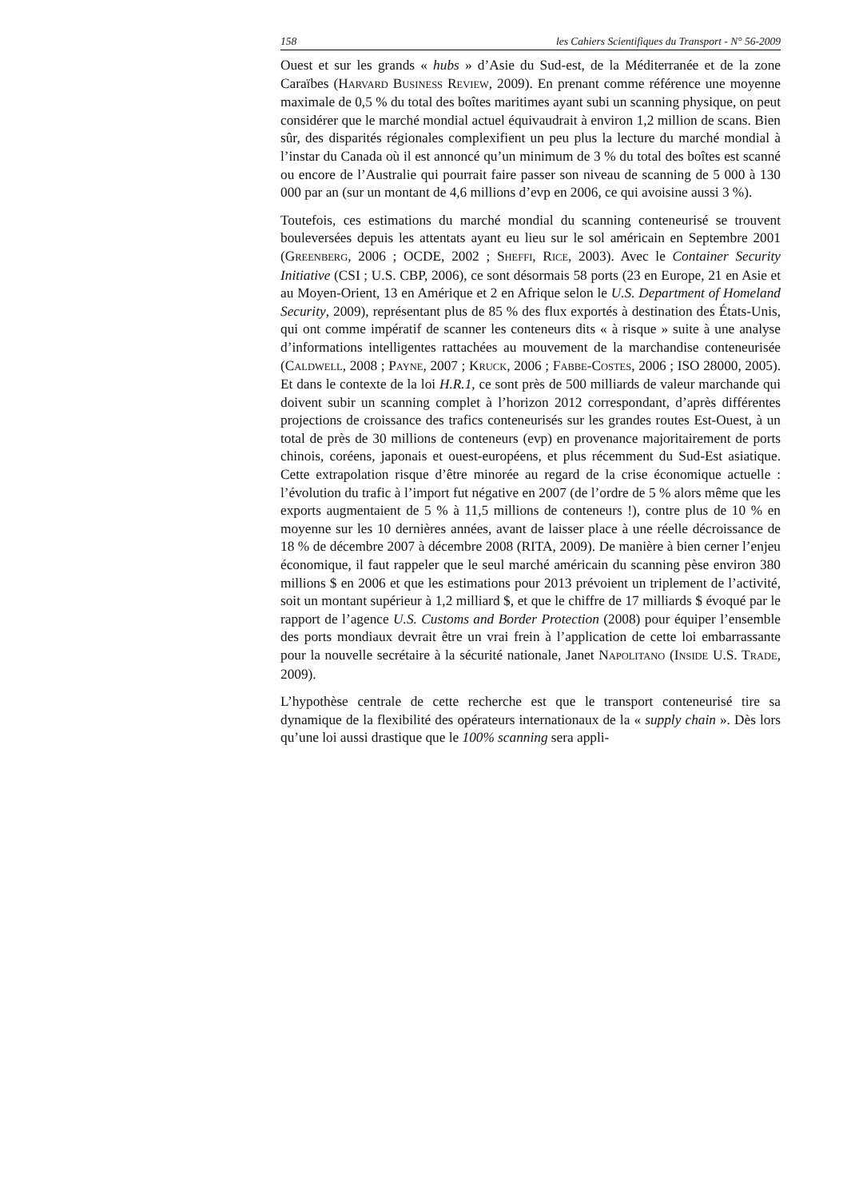158 les Cahiers Scientifiques du Transport - N° 56-2009
Ouest et sur les grands « hubs » d’Asie du Sud-est, de la Méditerranée et de la zone Caraïbes (HARVARD BUSINESS REVIEW, 2009). En prenant comme référence une moyenne maximale de 0,5 % du total des boîtes maritimes ayant subi un scanning physique, on peut considérer que le marché mondial actuel équivaudrait à environ 1,2 million de scans. Bien sûr, des disparités régionales complexifient un peu plus la lecture du marché mondial à l’instar du Canada où il est annoncé qu’un minimum de 3 % du total des boîtes est scanné ou encore de l’Australie qui pourrait faire passer son niveau de scanning de 5 000 à 130 000 par an (sur un montant de 4,6 millions d’evp en 2006, ce qui avoisine aussi 3 %).
Toutefois, ces estimations du marché mondial du scanning conteneurisé se trouvent bouleversées depuis les attentats ayant eu lieu sur le sol américain en Septembre 2001 (GREENBERG, 2006 ; OCDE, 2002 ; SHEFFI, RICE, 2003). Avec le Container Security Initiative (CSI ; U.S. CBP, 2006), ce sont désormais 58 ports (23 en Europe, 21 en Asie et au Moyen-Orient, 13 en Amérique et 2 en Afrique selon le U.S. Department of Homeland Security, 2009), représentant plus de 85 % des flux exportés à destination des États-Unis, qui ont comme impératif de scanner les conteneurs dits « à risque » suite à une analyse d’informations intelligentes rattachées au mouvement de la marchandise conteneurisée (CALDWELL, 2008 ; PAYNE, 2007 ; KRUCK, 2006 ; FABBE-COSTES, 2006 ; ISO 28000, 2005). Et dans le contexte de la loi H.R.1, ce sont près de 500 milliards de valeur marchande qui doivent subir un scanning complet à l’horizon 2012 correspondant, d’après différentes projections de croissance des trafics conteneurisés sur les grandes routes Est-Ouest, à un total de près de 30 millions de conteneurs (evp) en provenance majoritairement de ports chinois, coréens, japonais et ouest-européens, et plus récemment du Sud-Est asiatique. Cette extrapolation risque d’être minorée au regard de la crise économique actuelle : l’évolution du trafic à l’import fut négative en 2007 (de l’ordre de 5 % alors même que les exports augmentaient de 5 % à 11,5 millions de conteneurs !), contre plus de 10 % en moyenne sur les 10 dernières années, avant de laisser place à une réelle décroissance de 18 % de décembre 2007 à décembre 2008 (RITA, 2009). De manière à bien cerner l’enjeu économique, il faut rappeler que le seul marché américain du scanning pèse environ 380 millions $ en 2006 et que les estimations pour 2013 prévoient un triplement de l’activité, soit un montant supérieur à 1,2 milliard $, et que le chiffre de 17 milliards $ évoqué par le rapport de l’agence U.S. Customs and Border Protection (2008) pour équiper l’ensemble des ports mondiaux devrait être un vrai frein à l’application de cette loi embarrassante pour la nouvelle secrétaire à la sécurité nationale, Janet NAPOLITANO (INSIDE U.S. TRADE, 2009).
L’hypothèse centrale de cette recherche est que le transport conteneurisé tire sa dynamique de la flexibilité des opérateurs internationaux de la « supply chain ». Dès lors qu’une loi aussi drastique que le 100% scanning sera appli-